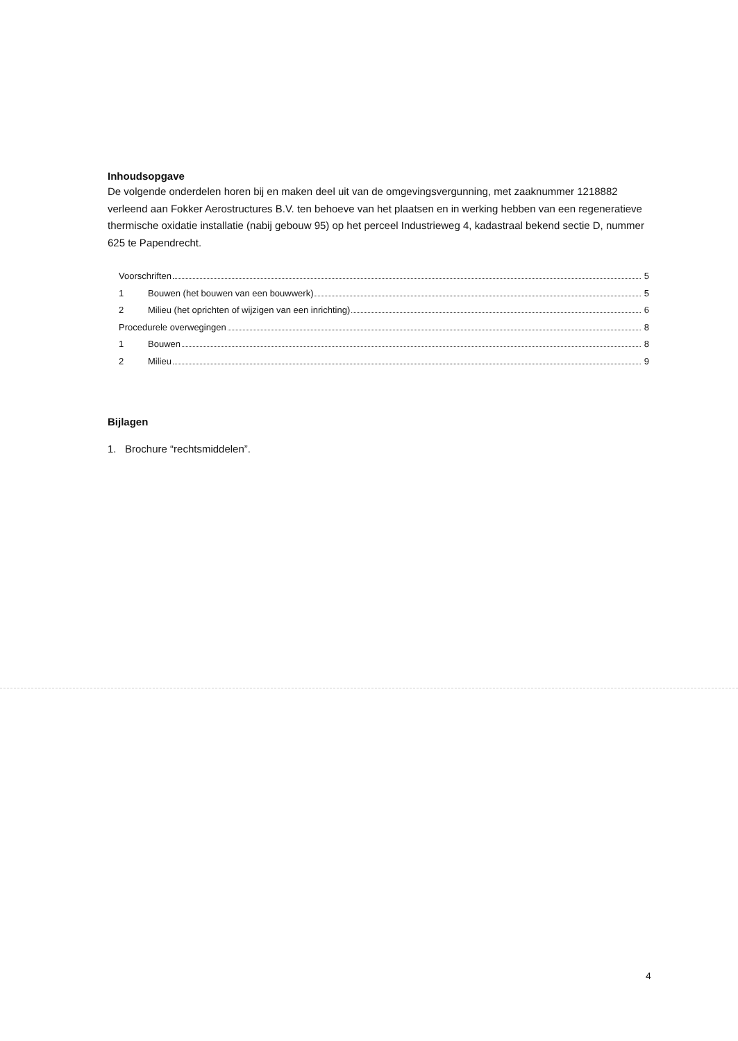Inhoudsopgave
De volgende onderdelen horen bij en maken deel uit van de omgevingsvergunning, met zaaknummer 1218882 verleend aan Fokker Aerostructures B.V. ten behoeve van het plaatsen en in werking hebben van een regeneratieve thermische oxidatie installatie (nabij gebouw 95) op het perceel Industrieweg 4, kadastraal bekend sectie D, nummer 625 te Papendrecht.
Voorschriften 5
1 Bouwen (het bouwen van een bouwwerk) 5
2 Milieu (het oprichten of wijzigen van een inrichting) 6
Procedurele overwegingen 8
1 Bouwen 8
2 Milieu 9
Bijlagen
1. Brochure “rechtsmiddelen”.
4